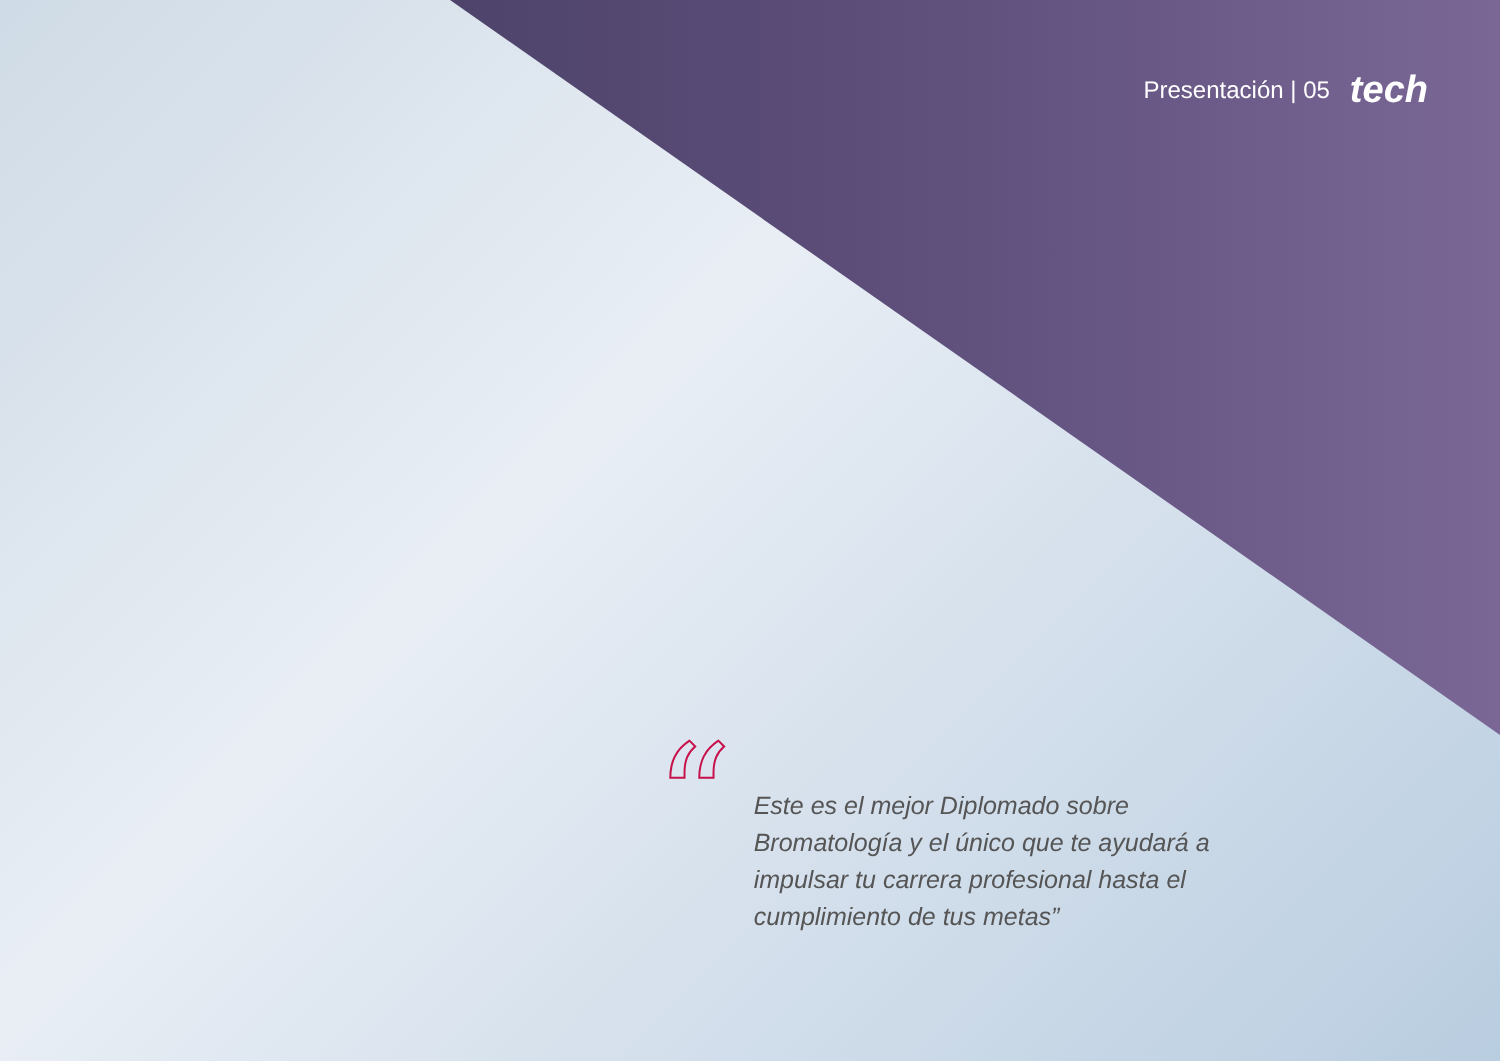Presentación | 05 tech
“
Este es el mejor Diplomado sobre Bromatología y el único que te ayudará a impulsar tu carrera profesional hasta el cumplimiento de tus metas”